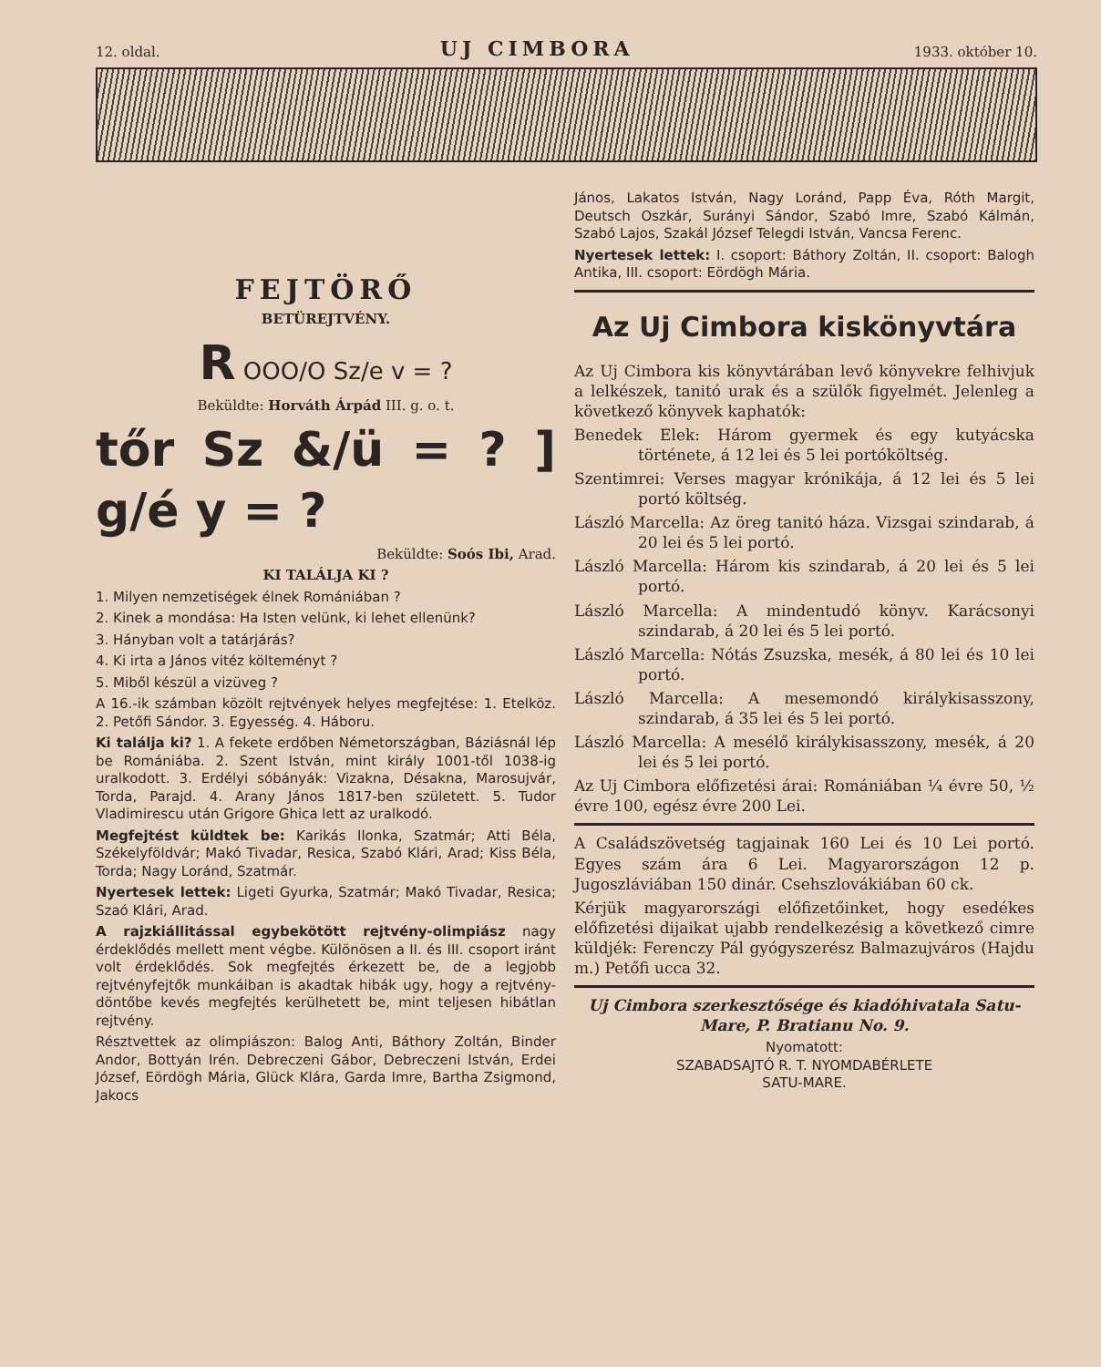12. oldal. UJ CIMBORA 1933. október 10.
FEJTÖRŐ
BETÜREJTVÉNY.
R OOO/O Sz/e v = ?
Beküldte: Horváth Árpád III. g. o. t.
tőr Sz &/ü = ? ] g/é y = ?
Beküldte: Soós Ibi, Arad.
KI TALÁLJA KI ?
1. Milyen nemzetiségek élnek Romániában ?
2. Kinek a mondása: Ha Isten velünk, ki lehet ellenünk?
3. Hányban volt a tatárjárás?
4. Ki irta a János vitéz költeményt ?
5. Miből készül a vizüveg ?
A 16.-ik számban közölt rejtvények helyes megfejtése: 1. Etelköz. 2. Petőfi Sándor. 3. Egyesség. 4. Háboru.
Ki találja ki? 1. A fekete erdőben Németországban, Báziásnál lép be Romániába. 2. Szent István, mint király 1001-től 1038-ig uralkodott. 3. Erdélyi sóbányák: Vizakna, Désakna, Marosujvár, Torda, Parajd. 4. Arany János 1817-ben született. 5. Tudor Vladimirescu után Grigore Ghica lett az uralkodó.
Megfejtést küldtek be: Karikás Ilonka, Szatmár; Atti Béla, Székelyföldvár; Makó Tivadar, Resica, Szabó Klári, Arad; Kiss Béla, Torda; Nagy Loránd, Szatmár.
Nyertesek lettek: Ligeti Gyurka, Szatmár; Makó Tivadar, Resica; Szaó Klári, Arad.
A rajzkiállitással egybekötött rejtvény-olimpiász nagy érdeklődés mellett ment végbe. Különösen a II. és III. csoport iránt volt érdeklődés. Sok megfejtés érkezett be, de a legjobb rejtvényfejtők munkáiban is akadtak hibák ugy, hogy a rejtvény-döntőbe kevés megfejtés kerülhetett be, mint teljesen hibátlan rejtvény.
Résztvettek az olimpiászon: Balog Anti, Báthory Zoltán, Binder Andor, Bottyán Irén. Debreczeni Gábor, Debreczeni István, Erdei József, Eördögh Mária, Glück Klára, Garda Imre, Bartha Zsigmond, Jakocs
János, Lakatos István, Nagy Loránd, Papp Éva, Róth Margit, Deutsch Oszkár, Surányi Sándor, Szabó Imre, Szabó Kálmán, Szabó Lajos, Szakál József Telegdi István, Vancsa Ferenc.
Nyertesek lettek: I. csoport: Báthory Zoltán, II. csoport: Balogh Antika, III. csoport: Eördögh Mária.
Az Uj Cimbora kiskönyvtára
Az Uj Cimbora kis könyvtárában levő könyvekre felhivjuk a lelkészek, tanitó urak és a szülők figyelmét. Jelenleg a következő könyvek kaphatók:
Benedek Elek: Három gyermek és egy kutyácska története, á 12 lei és 5 lei portóköltség.
Szentimrei: Verses magyar krónikája, á 12 lei és 5 lei portó költség.
László Marcella: Az öreg tanitó háza. Vizsgai szindarab, á 20 lei és 5 lei portó.
László Marcella: Három kis szindarab, á 20 lei és 5 lei portó.
László Marcella: A mindentudó könyv. Karácsonyi szindarab, á 20 lei és 5 lei portó.
László Marcella: Nótás Zsuzska, mesék, á 80 lei és 10 lei portó.
László Marcella: A mesemondó királykisasszony, szindarab, á 35 lei és 5 lei portó.
László Marcella: A mesélő királykisasszony, mesék, á 20 lei és 5 lei portó.
Az Uj Cimbora előfizetési árai: Romániában ¼ évre 50, ½ évre 100, egész évre 200 Lei.
A Családszövetség tagjainak 160 Lei és 10 Lei portó. Egyes szám ára 6 Lei. Magyarországon 12 p. Jugoszláviában 150 dinár. Csehszlovákiában 60 ck.
Kérjük magyarországi előfizetőinket, hogy esedékes előfizetési dijaikat ujabb rendelkezésig a következő cimre küldjék: Ferenczy Pál gyógyszerész Balmazujváros (Hajdu m.) Petőfi ucca 32.
Uj Cimbora szerkesztősége és kiadóhivatala Satu-Mare, P. Bratianu No. 9.
Nyomatott:
SZABADSAJTÓ R. T. NYOMDABÉRLETE
SATU-MARE.